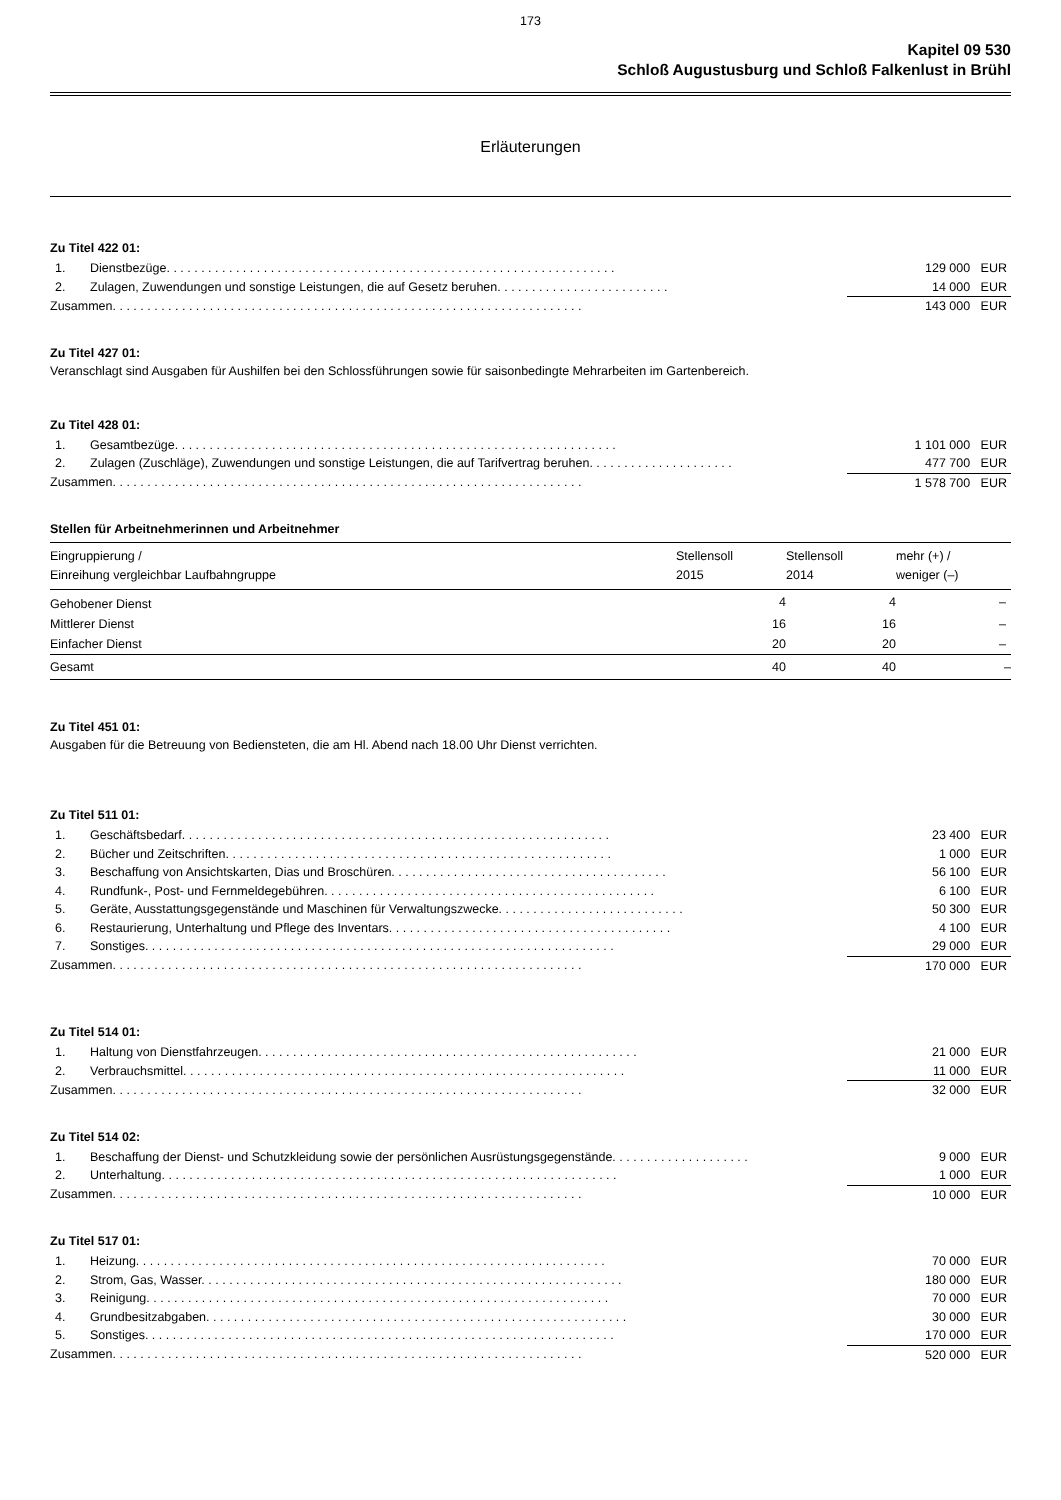173
Kapitel 09 530
Schloß Augustusburg und Schloß Falkenlust in Brühl
Erläuterungen
Zu Titel 422 01:
| 1. | Dienstbezüge. . . . . . . . . . . . . . . . . . . . . . . . . . . . . . . . . . . . . . . . . . . . . . . . . . . . . . . . . . . . . . . . . | 129 000 EUR |
| 2. | Zulagen, Zuwendungen und sonstige Leistungen, die auf Gesetz beruhen. . . . . . . . . . . . . . . . . . . . . . . . . | 14 000 EUR |
| Zusammen. . . . . . . . . . . . . . . . . . . . . . . . . . . . . . . . . . . . . . . . . . . . . . . . . . . . . . . . . . . . . . . . . . . . | | 143 000 EUR |
Zu Titel 427 01:
Veranschlagt sind Ausgaben für Aushilfen bei den Schlossführungen sowie für saisonbedingte Mehrarbeiten im Gartenbereich.
Zu Titel 428 01:
| 1. | Gesamtbezüge. . . . . . . . . . . . . . . . . . . . . . . . . . . . . . . . . . . . . . . . . . . . . . . . . . . . . . . . . . . . . . . . | 1 101 000 EUR |
| 2. | Zulagen (Zuschläge), Zuwendungen und sonstige Leistungen, die auf Tarifvertrag beruhen. . . . . . . . . . . . . . . . . . . . . | 477 700 EUR |
| Zusammen. . . . . . . . . . . . . . . . . . . . . . . . . . . . . . . . . . . . . . . . . . . . . . . . . . . . . . . . . . . . . . . . . . . . | | 1 578 700 EUR |
Stellen für Arbeitnehmerinnen und Arbeitnehmer
| Eingruppierung / Einreihung vergleichbar Laufbahngruppe | Stellensoll 2015 | Stellensoll 2014 | mehr (+) / weniger (–) |
| --- | --- | --- | --- |
| Gehobener Dienst | 4 | 4 | – |
| Mittlerer Dienst | 16 | 16 | – |
| Einfacher Dienst | 20 | 20 | – |
| Gesamt | 40 | 40 | – |
Zu Titel 451 01:
Ausgaben für die Betreuung von Bediensteten, die am Hl. Abend nach 18.00 Uhr Dienst verrichten.
Zu Titel 511 01:
| 1. | Geschäftsbedarf. . . . . . . . . . . . . . . . . . . . . . . . . . . . . . . . . . . . . . . . . . . . . . . . . . . . . . . . . . . . . . | 23 400 EUR |
| 2. | Bücher und Zeitschriften. . . . . . . . . . . . . . . . . . . . . . . . . . . . . . . . . . . . . . . . . . . . . . . . . . . . . . . . | 1 000 EUR |
| 3. | Beschaffung von Ansichtskarten, Dias und Broschüren. . . . . . . . . . . . . . . . . . . . . . . . . . . . . . . . . . . . . . . . | 56 100 EUR |
| 4. | Rundfunk-, Post- und Fernmeldegebühren. . . . . . . . . . . . . . . . . . . . . . . . . . . . . . . . . . . . . . . . . . . . . . . . | 6 100 EUR |
| 5. | Geräte, Ausstattungsgegenstände und Maschinen für Verwaltungszwecke. . . . . . . . . . . . . . . . . . . . . . . . . . . | 50 300 EUR |
| 6. | Restaurierung, Unterhaltung und Pflege des Inventars. . . . . . . . . . . . . . . . . . . . . . . . . . . . . . . . . . . . . . . . . | 4 100 EUR |
| 7. | Sonstiges. . . . . . . . . . . . . . . . . . . . . . . . . . . . . . . . . . . . . . . . . . . . . . . . . . . . . . . . . . . . . . . . . . . . | 29 000 EUR |
| Zusammen. . . . . . . . . . . . . . . . . . . . . . . . . . . . . . . . . . . . . . . . . . . . . . . . . . . . . . . . . . . . . . . . . . . . | | 170 000 EUR |
Zu Titel 514 01:
| 1. | Haltung von Dienstfahrzeugen. . . . . . . . . . . . . . . . . . . . . . . . . . . . . . . . . . . . . . . . . . . . . . . . . . . . . . . | 21 000 EUR |
| 2. | Verbrauchsmittel. . . . . . . . . . . . . . . . . . . . . . . . . . . . . . . . . . . . . . . . . . . . . . . . . . . . . . . . . . . . . . . . | 11 000 EUR |
| Zusammen. . . . . . . . . . . . . . . . . . . . . . . . . . . . . . . . . . . . . . . . . . . . . . . . . . . . . . . . . . . . . . . . . . . . | | 32 000 EUR |
Zu Titel 514 02:
| 1. | Beschaffung der Dienst- und Schutzkleidung sowie der persönlichen Ausrüstungsgegenstände. . . . . . . . . . . . . . . . . . . . | 9 000 EUR |
| 2. | Unterhaltung. . . . . . . . . . . . . . . . . . . . . . . . . . . . . . . . . . . . . . . . . . . . . . . . . . . . . . . . . . . . . . . . . . | 1 000 EUR |
| Zusammen. . . . . . . . . . . . . . . . . . . . . . . . . . . . . . . . . . . . . . . . . . . . . . . . . . . . . . . . . . . . . . . . . . . . | | 10 000 EUR |
Zu Titel 517 01:
| 1. | Heizung. . . . . . . . . . . . . . . . . . . . . . . . . . . . . . . . . . . . . . . . . . . . . . . . . . . . . . . . . . . . . . . . . . . . | 70 000 EUR |
| 2. | Strom, Gas, Wasser. . . . . . . . . . . . . . . . . . . . . . . . . . . . . . . . . . . . . . . . . . . . . . . . . . . . . . . . . . . . . | 180 000 EUR |
| 3. | Reinigung. . . . . . . . . . . . . . . . . . . . . . . . . . . . . . . . . . . . . . . . . . . . . . . . . . . . . . . . . . . . . . . . . . . | 70 000 EUR |
| 4. | Grundbesitzabgaben. . . . . . . . . . . . . . . . . . . . . . . . . . . . . . . . . . . . . . . . . . . . . . . . . . . . . . . . . . . . . | 30 000 EUR |
| 5. | Sonstiges. . . . . . . . . . . . . . . . . . . . . . . . . . . . . . . . . . . . . . . . . . . . . . . . . . . . . . . . . . . . . . . . . . . . | 170 000 EUR |
| Zusammen. . . . . . . . . . . . . . . . . . . . . . . . . . . . . . . . . . . . . . . . . . . . . . . . . . . . . . . . . . . . . . . . . . . . | | 520 000 EUR |